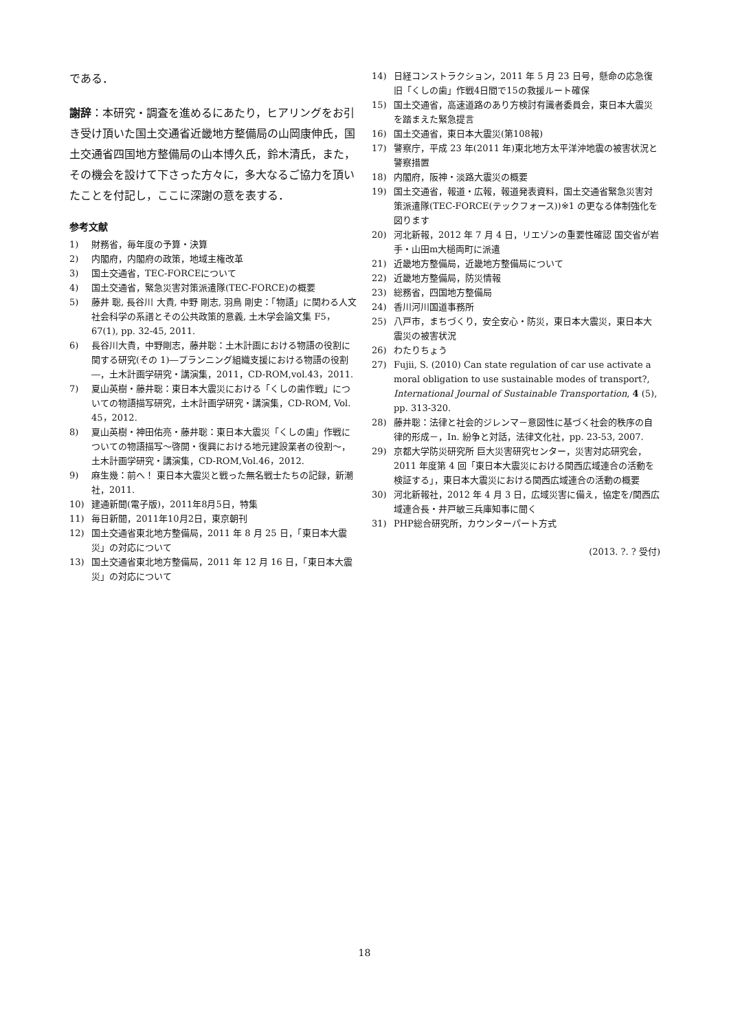である．
謝辞：本研究・調査を進めるにあたり，ヒアリングをお引き受け頂いた国土交通省近畿地方整備局の山岡康伸氏，国土交通省四国地方整備局の山本博久氏，鈴木清氏，また，その機会を設けて下さった方々に，多大なるご協力を頂いたことを付記し，ここに深謝の意を表する．
参考文献
1) 財務省，毎年度の予算・決算
2) 内閣府，内閣府の政策，地域主権改革
3) 国土交通省，TEC-FORCEについて
4) 国土交通省，緊急災害対策派遣隊(TEC-FORCE)の概要
5) 藤井 聡, 長谷川 大貴, 中野 剛志, 羽鳥 剛史：「物語」に関わる人文社会科学の系譜とその公共政策的意義, 土木学会論文集 F5，67(1), pp. 32-45, 2011.
6) 長谷川大貴，中野剛志，藤井聡：土木計画における物語の役割に関する研究(その 1)―プランニング組織支援における物語の役割―，土木計画学研究・講演集，2011，CD-ROM,vol.43，2011.
7) 夏山英樹・藤井聡：東日本大震災における「くしの歯作戦」についての物語描写研究，土木計画学研究・講演集，CD-ROM, Vol. 45，2012.
8) 夏山英樹・神田佑亮・藤井聡：東日本大震災「くしの歯」作戦についての物語描写～啓開・復興における地元建設業者の役割～，土木計画学研究・講演集，CD-ROM,Vol.46，2012.
9) 麻生幾：前へ！ 東日本大震災と戦った無名戦士たちの記録，新潮社，2011.
10) 建通新聞(電子版)，2011年8月5日，特集
11) 毎日新聞，2011年10月2日，東京朝刊
12) 国土交通省東北地方整備局，2011 年 8 月 25 日，「東日本大震災」の対応について
13) 国土交通省東北地方整備局，2011 年 12 月 16 日，「東日本大震災」の対応について
14) 日経コンストラクション，2011 年 5 月 23 日号，懸命の応急復旧「くしの歯」作戦4日間で15の救援ルート確保
15) 国土交通省，高速道路のあり方検討有識者委員会，東日本大震災を踏まえた緊急提言
16) 国土交通省，東日本大震災(第108報)
17) 警察庁，平成 23 年(2011 年)東北地方太平洋沖地震の被害状況と警察措置
18) 内閣府，阪神・淡路大震災の概要
19) 国土交通省，報道・広報，報道発表資料，国土交通省緊急災害対策派遣隊(TEC-FORCE(テックフォース))※1 の更なる体制強化を図ります
20) 河北新報，2012 年 7 月 4 日，リエゾンの重要性確認 国交省が岩手・山田m大槌両町に派遣
21) 近畿地方整備局，近畿地方整備局について
22) 近畿地方整備局，防災情報
23) 総務省，四国地方整備局
24) 香川河川国道事務所
25) 八戸市，まちづくり，安全安心・防災，東日本大震災，東日本大震災の被害状況
26) わたりちょう
27) Fujii, S. (2010) Can state regulation of car use activate a moral obligation to use sustainable modes of transport?, International Journal of Sustainable Transportation, 4 (5), pp. 313-320.
28) 藤井聡：法律と社会的ジレンマ－意図性に基づく社会的秩序の自律的形成－，In. 紛争と対話，法律文化社，pp. 23-53, 2007.
29) 京都大学防災研究所 巨大災害研究センター，災害対応研究会，2011 年度第 4 回「東日本大震災における関西広域連合の活動を検証する」，東日本大震災における関西広域連合の活動の概要
30) 河北新報社，2012 年 4 月 3 日，広域災害に備え，協定を/関西広域連合長・井戸敏三兵庫知事に聞く
31) PHP総合研究所，カウンターパート方式
(2013. ?. ? 受付)
18